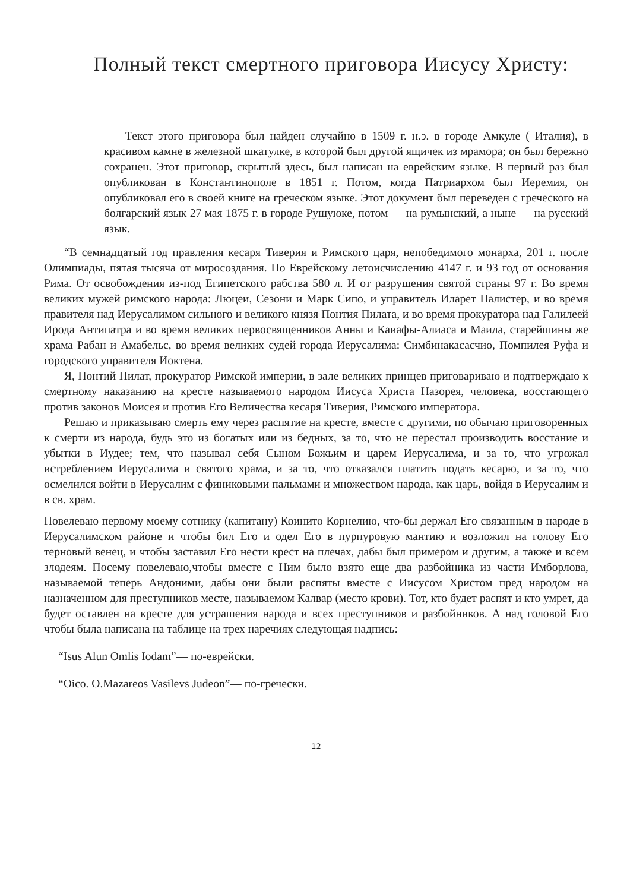Полный текст смертного приговора Иисусу Христу:
Текст этого приговора был найден случайно в 1509 г. н.э. в городе Амкуле ( Италия), в красивом камне в железной шкатулке, в которой был другой ящичек из мрамора; он был бережно сохранен. Этот приговор, скрытый здесь, был написан на еврейским языке. В первый раз был опубликован в Константинополе в 1851 г. Потом, когда Патриархом был Иеремия, он опубликовал его в своей книге на греческом языке. Этот документ был переведен с греческого на болгарский язык 27 мая 1875 г. в городе Рушуюке, потом — на румынский, а ныне — на русский язык.
“В семнадцатый год правления кесаря Тиверия и Римского царя, непобедимого монарха, 201 г. после Олимпиады, пятая тысяча от миросоздания. По Еврейскому летоисчислению 4147 г. и 93 год от основания Рима. От освобождения из-под Египетского рабства 580 л. И от разрушения святой страны 97 г. Во время великих мужей римского народа: Люцеи, Сезони и Марк Сипо, и управитель Иларет Палистер, и во время правителя над Иерусалимом сильного и великого князя Понтия Пилата, и во время прокуратора над Галилеей Ирода Антипатра и во время великих первосвященников Анны и Каиафы-Алиаса и Маила, старейшины же храма Рабан и Амабельс, во время великих судей города Иерусалима: Симбинакасасчио, Помпилея Руфа и городского управителя Иоктена.
Я, Понтий Пилат, прокуратор Римской империи, в зале великих принцев приговариваю и подтверждаю к смертному наказанию на кресте называемого народом Иисуса Христа Назорея, человека, восстающего против законов Моисея и против Его Величества кесаря Тиверия, Римского императора.
Решаю и приказываю смерть ему через распятие на кресте, вместе с другими, по обычаю приговоренных к смерти из народа, будь это из богатых или из бедных, за то, что не перестал производить восстание и убытки в Иудее; тем, что называл себя Сыном Божьим и царем Иерусалима, и за то, что угрожал истреблением Иерусалима и святого храма, и за то, что отказался платить подать кесарю, и за то, что осмелился войти в Иерусалим с финиковыми пальмами и множеством народа, как царь, войдя в Иерусалим и в св. храм.
Повелеваю первому моему сотнику (капитану) Коинито Корнелию, что-бы держал Его связанным в народе в Иерусалимском районе и чтобы бил Его и одел Его в пурпуровую мантию и возложил на голову Его терновый венец, и чтобы заставил Его нести крест на плечах, дабы был примером и другим, а также и всем злодеям. Посему повелеваю,чтобы вместе с Ним было взято еще два разбойника из части Имборлова, называемой теперь Андоними, дабы они были распяты вместе с Иисусом Христом пред народом на назначенном для преступников месте, называемом Калвар (место крови). Тот, кто будет распят и кто умрет, да будет оставлен на кресте для устрашения народа и всех преступников и разбойников. А над головой Его чтобы была написана на таблице на трех наречиях следующая надпись:
“Isus Alun Omlis Iodam”— по-еврейски.
“Oico. O.Mazareos Vasilevs Judeon”— по-гречески.
12